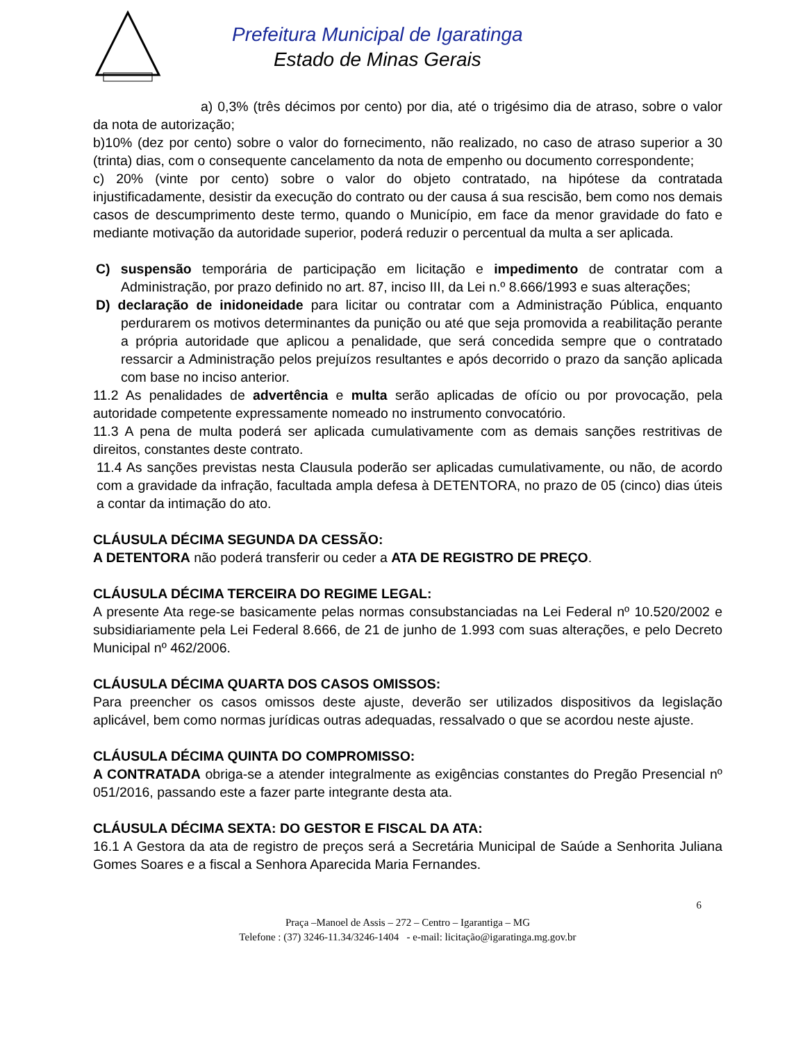Prefeitura Municipal de Igaratinga
Estado de Minas Gerais
a) 0,3% (três décimos por cento) por dia, até o trigésimo dia de atraso, sobre o valor da nota de autorização;
b)10% (dez por cento) sobre o valor do fornecimento, não realizado, no caso de atraso superior a 30 (trinta) dias, com o consequente cancelamento da nota de empenho ou documento correspondente;
c) 20% (vinte por cento) sobre o valor do objeto contratado, na hipótese da contratada injustificadamente, desistir da execução do contrato ou der causa á sua rescisão, bem como nos demais casos de descumprimento deste termo, quando o Município, em face da menor gravidade do fato e mediante motivação da autoridade superior, poderá reduzir o percentual da multa a ser aplicada.
C) suspensão temporária de participação em licitação e impedimento de contratar com a Administração, por prazo definido no art. 87, inciso III, da Lei n.º 8.666/1993 e suas alterações;
D) declaração de inidoneidade para licitar ou contratar com a Administração Pública, enquanto perdurarem os motivos determinantes da punição ou até que seja promovida a reabilitação perante a própria autoridade que aplicou a penalidade, que será concedida sempre que o contratado ressarcir a Administração pelos prejuízos resultantes e após decorrido o prazo da sanção aplicada com base no inciso anterior.
11.2 As penalidades de advertência e multa serão aplicadas de ofício ou por provocação, pela autoridade competente expressamente nomeado no instrumento convocatório.
11.3 A pena de multa poderá ser aplicada cumulativamente com as demais sanções restritivas de direitos, constantes deste contrato.
11.4 As sanções previstas nesta Clausula poderão ser aplicadas cumulativamente, ou não, de acordo com a gravidade da infração, facultada ampla defesa à DETENTORA, no prazo de 05 (cinco) dias úteis a contar da intimação do ato.
CLÁUSULA DÉCIMA SEGUNDA DA CESSÃO:
A DETENTORA não poderá transferir ou ceder a ATA DE REGISTRO DE PREÇO.
CLÁUSULA DÉCIMA TERCEIRA DO REGIME LEGAL:
A presente Ata rege-se basicamente pelas normas consubstanciadas na Lei Federal nº 10.520/2002 e subsidiariamente pela Lei Federal 8.666, de 21 de junho de 1.993 com suas alterações, e pelo Decreto Municipal nº 462/2006.
CLÁUSULA DÉCIMA QUARTA DOS CASOS OMISSOS:
Para preencher os casos omissos deste ajuste, deverão ser utilizados dispositivos da legislação aplicável, bem como normas jurídicas outras adequadas, ressalvado o que se acordou neste ajuste.
CLÁUSULA DÉCIMA QUINTA DO COMPROMISSO:
A CONTRATADA obriga-se a atender integralmente as exigências constantes do Pregão Presencial nº 051/2016, passando este a fazer parte integrante desta ata.
CLÁUSULA DÉCIMA SEXTA: DO GESTOR E FISCAL DA ATA:
16.1 A Gestora da ata de registro de preços será a Secretária Municipal de Saúde a Senhorita Juliana Gomes Soares e a fiscal a Senhora Aparecida Maria Fernandes.
6
Praça –Manoel de Assis – 272 – Centro – Igarantiga – MG
Telefone : (37) 3246-11.34/3246-1404 - e-mail: licitação@igaratinga.mg.gov.br